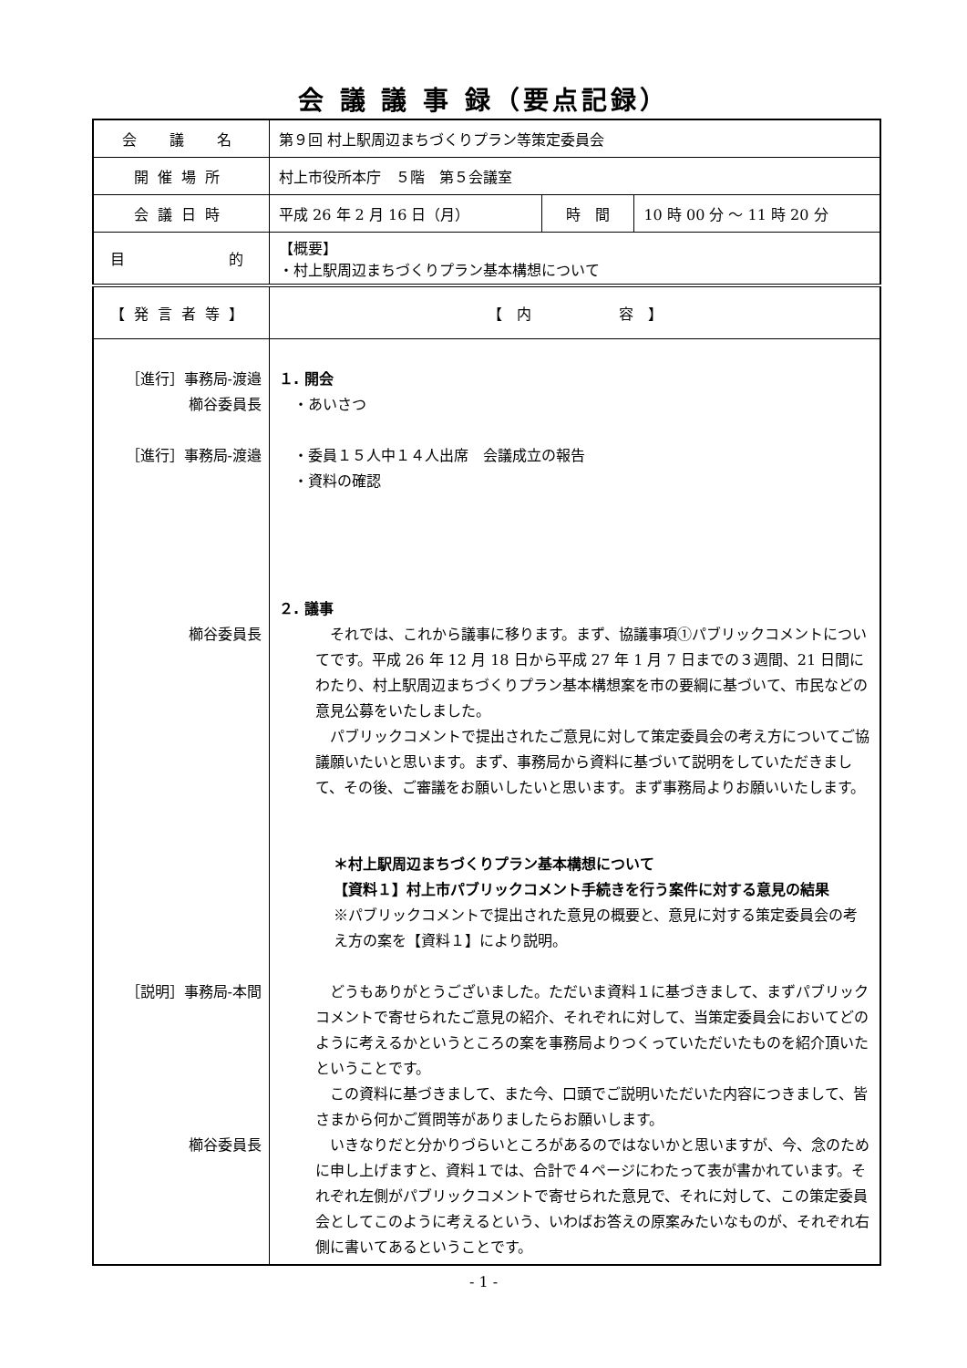会 議 議 事 録（要点記録）
| 会 議 名 | 第９回 村上駅周辺まちづくりプラン等策定委員会 | | |
| 開催場所 | 村上市役所本庁 ５階 第５会議室 | | |
| 会議日時 | 平成 26 年 2 月 16 日（月） | 時 間 | 10 時 00 分 ～ 11 時 20 分 |
| 目 的 | 【概要】 ・村上駅周辺まちづくりプラン基本構想について | | |
| 【発言者等】 | 【 内 容 】 | | |
| ［進行］事務局‑渡邉 櫛谷委員長 ［進行］事務局‑渡邉 櫛谷委員長 ［説明］事務局‑本間 櫛谷委員長 | １. 開会 ・あいさつ ・委員１５人中１４人出席 会議成立の報告 ・資料の確認 ２. 議事 それでは、これから議事に移ります。まず、協議事項①パブリックコメントについてです。平成 26 年 12 月 18 日から平成 27 年 1 月 7 日までの３週間、21 日間にわたり、村上駅周辺まちづくりプラン基本構想案を市の要綱に基づいて、市民などの意見公募をいたしました。 パブリックコメントで提出されたご意見に対して策定委員会の考え方についてご協議願いたいと思います。まず、事務局から資料に基づいて説明をしていただきまして、その後、ご審議をお願いしたいと思います。まず事務局よりお願いいたします。 ＊村上駅周辺まちづくりプラン基本構想について 【資料１】村上市パブリックコメント手続きを行う案件に対する意見の結果 ※パブリックコメントで提出された意見の概要と、意見に対する策定委員会の考え方の案を【資料１】により説明。 どうもありがとうございました。ただいま資料１に基づきまして、まずパブリックコメントで寄せられたご意見の紹介、それぞれに対して、当策定委員会においてどのように考えるかというところの案を事務局よりつくっていただいたものを紹介頂いたということです。 この資料に基づきまして、また今、口頭でご説明いただいた内容につきまして、皆さまから何かご質問等がありましたらお願いします。 いきなりだと分かりづらいところがあるのではないかと思いますが、今、念のために申し上げますと、資料１では、合計で４ページにわたって表が書かれています。それぞれ左側がパブリックコメントで寄せられた意見で、それに対して、この策定委員会としてこのように考えるという、いわばお答えの原案みたいなものが、それぞれ右側に書いてあるということです。 | | |
- 1 -